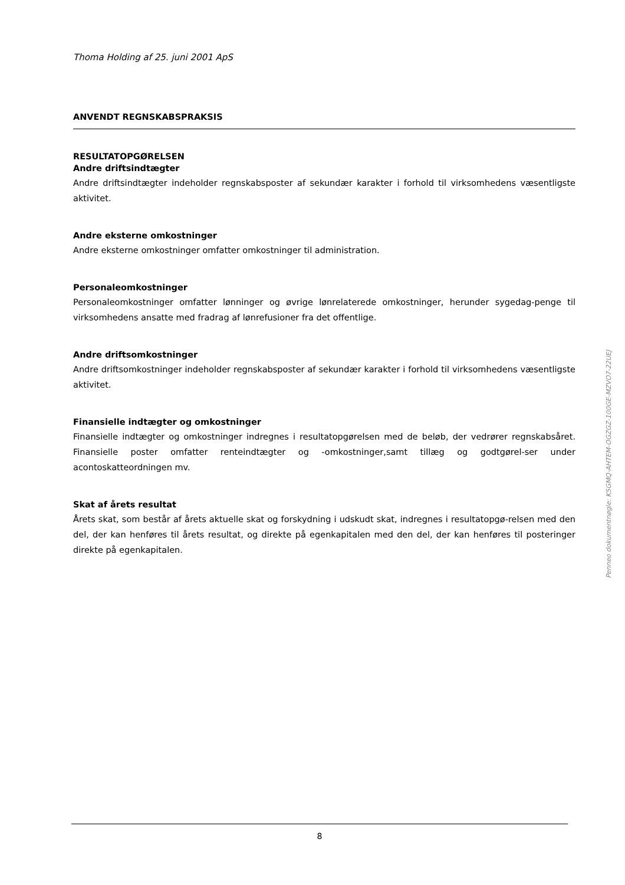Thoma Holding af 25. juni 2001 ApS
ANVENDT REGNSKABSPRAKSIS
RESULTATOPGØRELSEN
Andre driftsindtægter
Andre driftsindtægter indeholder regnskabsposter af sekundær karakter i forhold til virksomhedens væsentligste aktivitet.
Andre eksterne omkostninger
Andre eksterne omkostninger omfatter omkostninger til administration.
Personaleomkostninger
Personaleomkostninger omfatter lønninger og øvrige lønrelaterede omkostninger, herunder sygedag-penge til virksomhedens ansatte med fradrag af lønrefusioner fra det offentlige.
Andre driftsomkostninger
Andre driftsomkostninger indeholder regnskabsposter af sekundær karakter i forhold til virksomhedens væsentligste aktivitet.
Finansielle indtægter og omkostninger
Finansielle indtægter og omkostninger indregnes i resultatopgørelsen med de beløb, der vedrører regnskabsåret. Finansielle poster omfatter renteindtægter og -omkostninger,samt tillæg og godtgørel-ser under acontoskatteordningen mv.
Skat af årets resultat
Årets skat, som består af årets aktuelle skat og forskydning i udskudt skat, indregnes i resultatopgø-relsen med den del, der kan henføres til årets resultat, og direkte på egenkapitalen med den del, der kan henføres til posteringer direkte på egenkapitalen.
Penneo dokumentnøgle: K5GMQ-AHTEM-OGZGZ-100GE-MZVO7-22UEJ
8